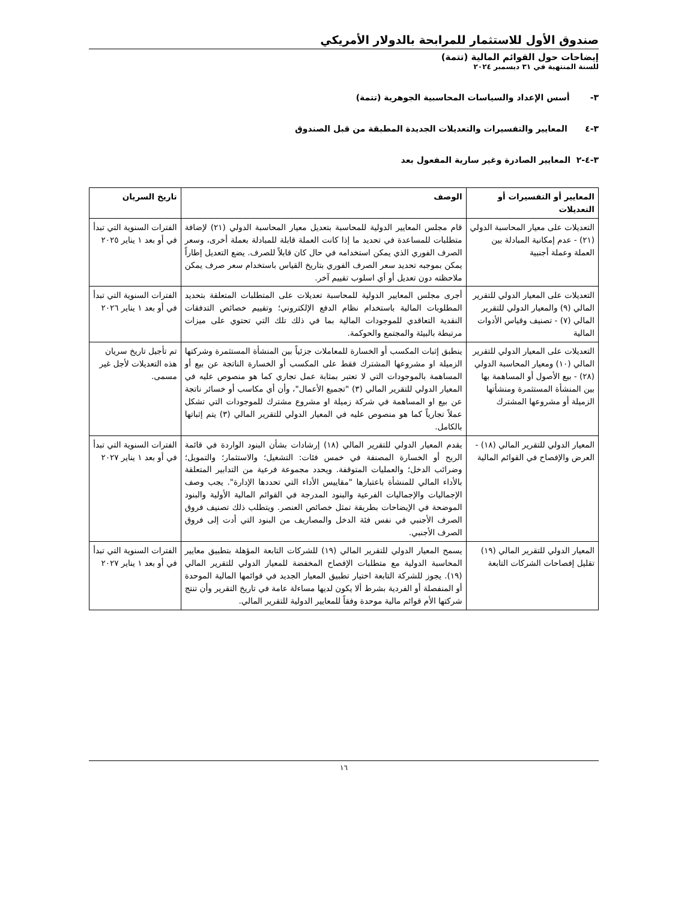صندوق الأول للاستثمار للمرابحة بالدولار الأمريكي
إيضاحات حول القوائم المالية (تتمة)
للسنة المنتهية في ٣١ ديسمبر ٢٠٢٤
٣- أسس الإعداد والسياسات المحاسبية الجوهرية (تتمة)
٣-٤ المعايير والتفسيرات والتعديلات الجديدة المطبقة من قبل الصندوق
٣-٤-٢ المعايير الصادرة وغير سارية المفعول بعد
| المعايير أو التفسيرات أو التعديلات | الوصف | تاريخ السريان |
| --- | --- | --- |
| التعديلات على معيار المحاسبة الدولي (٢١) - عدم إمكانية المبادلة بين العملة وعملة أجنبية | قام مجلس المعايير الدولية للمحاسبة بتعديل معيار المحاسبة الدولي (٢١) لإضافة متطلبات للمساعدة في تحديد ما إذا كانت العملة قابلة للمبادلة بعملة أخرى، وسعر الصرف الفوري الذي يمكن استخدامه في حال كان قابلاً للصرف. يضع التعديل إطاراً يمكن بموجبه تحديد سعر الصرف الفوري بتاريخ القياس باستخدام سعر صرف يمكن ملاحظته دون تعديل أو أي اسلوب تقييم آخر. | الفترات السنوية التي تبدأ في أو بعد ١ يناير ٢٠٢٥ |
| التعديلات على المعيار الدولي للتقرير المالي (٩) والمعيار الدولي للتقرير المالي (٧) - تصنيف وقياس الأدوات المالية | أجرى مجلس المعايير الدولية للمحاسبة تعديلات على المتطلبات المتعلقة بتحديد المطلوبات المالية باستخدام نظام الدفع الإلكتروني؛ وتقييم خصائص التدفقات النقدية التعاقدي للموجودات المالية بما في ذلك تلك التي تحتوي على ميزات مرتبطة بالبيئة والمجتمع والحوكمة. | الفترات السنوية التي تبدأ في أو بعد ١ يناير ٢٠٢٦ |
| التعديلات على المعيار الدولي للتقرير المالي (١٠) ومعيار المحاسبة الدولي (٢٨) - بيع الأصول أو المساهمة بها بين المنشأة المستثمرة ومنشأتها الزميلة أو مشروعها المشترك | ينطبق إثبات المكسب أو الخسارة للمعاملات جزئياً بين المنشأة المستثمرة وشركتها الزميلة او مشروعها المشترك فقط على المكسب أو الخسارة الناتجة عن بيع أو المساهمة بالموجودات التي لا تعتبر بمثابة عمل تجاري كما هو منصوص عليه في المعيار الدولي للتقرير المالي (٣) "تجميع الأعمال"، وأن أي مكاسب أو خسائر ناتجة عن بيع او المساهمة في شركة زميلة او مشروع مشترك للموجودات التي تشكل عملاً تجارياً كما هو منصوص عليه في المعيار الدولي للتقرير المالي (٣) يتم إثباتها بالكامل. | تم تأجيل تاريخ سريان هذه التعديلات لأجل غير مسمى. |
| المعيار الدولي للتقرير المالي (١٨) - العرض والإفصاح في القوائم المالية | يقدم المعيار الدولي للتقرير المالي (١٨) إرشادات بشأن البنود الواردة في قائمة الربح أو الخسارة المصنفة في خمس فئات: التشغيل؛ والاستثمار؛ والتمويل؛ وضرائب الدخل؛ والعمليات المتوقفة. ويحدد مجموعة فرعية من التدابير المتعلقة بالأداء المالي للمنشأة باعتبارها "مقاييس الأداء التي تحددها الإدارة". يجب وصف الإجماليات والإجماليات الفرعية والبنود المدرجة في القوائم المالية الأولية والبنود الموضحة في الإيضاحات بطريقة تمثل خصائص العنصر. ويتطلب ذلك تصنيف فروق الصرف الأجنبي في نفس فئة الدخل والمصاريف من البنود التي أدت إلى فروق الصرف الأجنبي. | الفترات السنوية التي تبدأ في أو بعد ١ يناير ٢٠٢٧ |
| المعيار الدولي للتقرير المالي (١٩) تقليل إفصاحات الشركات التابعة | يسمح المعيار الدولي للتقرير المالي (١٩) للشركات التابعة المؤهلة بتطبيق معايير المحاسبة الدولية مع متطلبات الإفصاح المخفضة للمعيار الدولي للتقرير المالي (١٩). يجوز للشركة التابعة اختيار تطبيق المعيار الجديد في قوائمها المالية الموحدة أو المنفصلة أو الفردية بشرط ألا يكون لديها مساءلة عامة في تاريخ التقرير وأن تنتج شركتها الأم قوائم مالية موحدة وفقاً للمعايير الدولية للتقرير المالي. | الفترات السنوية التي تبدأ في أو بعد ١ يناير ٢٠٢٧ |
١٦